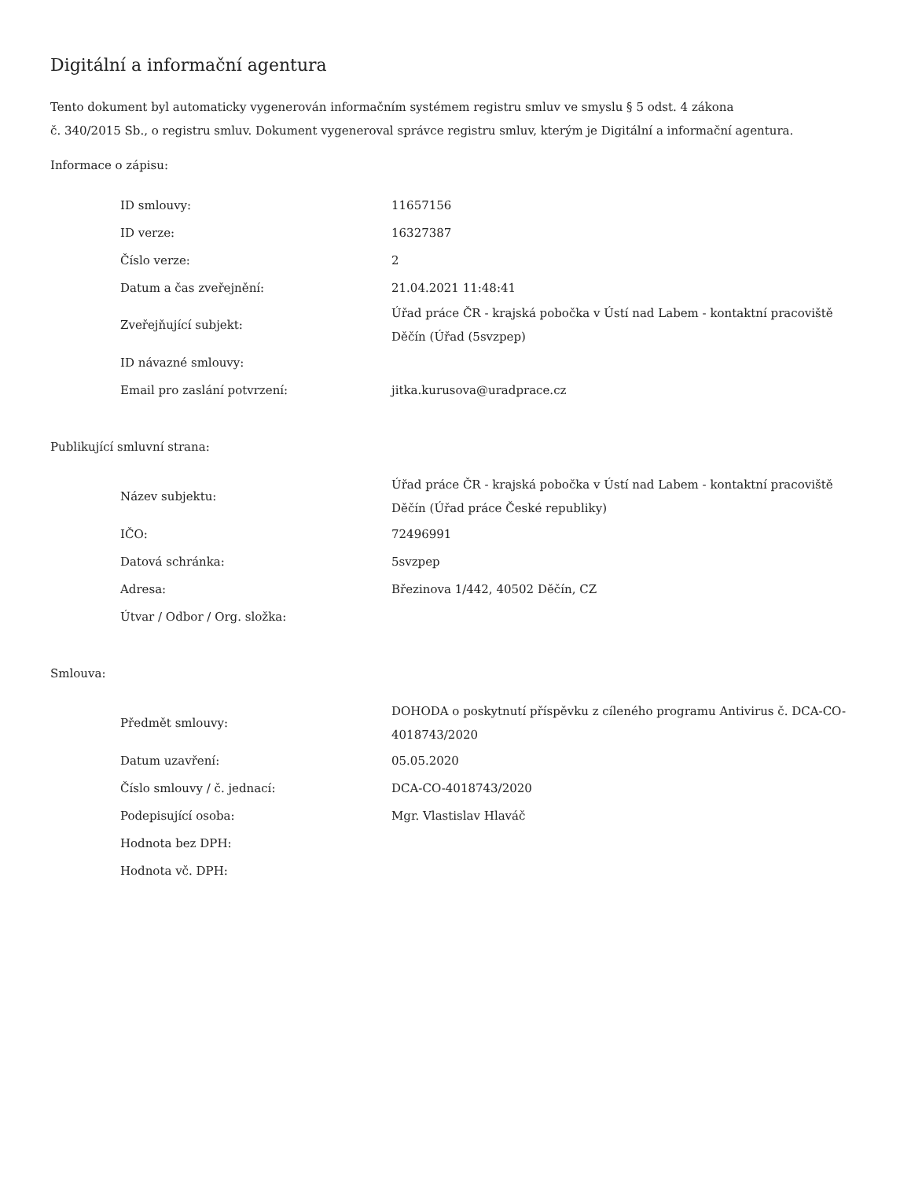Digitální a informační agentura
Tento dokument byl automaticky vygenerován informačním systémem registru smluv ve smyslu § 5 odst. 4 zákona
č. 340/2015 Sb., o registru smluv. Dokument vygeneroval správce registru smluv, kterým je Digitální a informační agentura.
Informace o zápisu:
| ID smlouvy: | 11657156 |
| ID verze: | 16327387 |
| Číslo verze: | 2 |
| Datum a čas zveřejnění: | 21.04.2021 11:48:41 |
| Zveřejňující subjekt: | Úřad práce ČR - krajská pobočka v Ústí nad Labem - kontaktní pracoviště Děčín (Úřad (5svzpep) |
| ID návazné smlouvy: | |
| Email pro zaslání potvrzení: | jitka.kurusova@uradprace.cz |
Publikující smluvní strana:
| Název subjektu: | Úřad práce ČR - krajská pobočka v Ústí nad Labem - kontaktní pracoviště Děčín (Úřad práce České republiky) |
| IČO: | 72496991 |
| Datová schránka: | 5svzpep |
| Adresa: | Březinova 1/442, 40502 Děčín, CZ |
| Útvar / Odbor / Org. složka: | |
Smlouva:
| Předmět smlouvy: | DOHODA o poskytnutí příspěvku z cíleného programu Antivirus č. DCA-CO-4018743/2020 |
| Datum uzavření: | 05.05.2020 |
| Číslo smlouvy / č. jednací: | DCA-CO-4018743/2020 |
| Podepisující osoba: | Mgr. Vlastislav Hlaváč |
| Hodnota bez DPH: | |
| Hodnota vč. DPH: | |